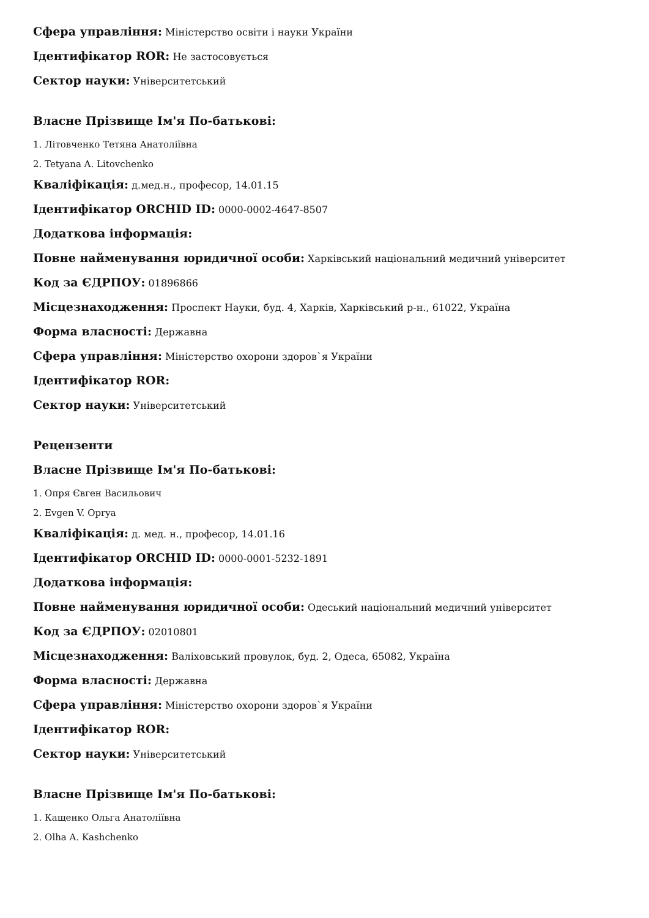Сфера управління: Міністерство освіти і науки України
Ідентифікатор ROR: Не застосовується
Сектор науки: Університетський
Власне Прізвище Ім'я По-батькові:
1. Літовченко Тетяна Анатоліївна
2. Tetyana A. Litovchenko
Кваліфікація: д.мед.н., професор, 14.01.15
Ідентифікатор ORCHID ID: 0000-0002-4647-8507
Додаткова інформація:
Повне найменування юридичної особи: Харківський національний медичний університет
Код за ЄДРПОУ: 01896866
Місцезнаходження: Проспект Науки, буд. 4, Харків, Харківський р-н., 61022, Україна
Форма власності: Державна
Сфера управління: Міністерство охорони здоров`я України
Ідентифікатор ROR:
Сектор науки: Університетський
Рецензенти
Власне Прізвище Ім'я По-батькові:
1. Опря Євген Васильович
2. Evgen V. Oprya
Кваліфікація: д. мед. н., професор, 14.01.16
Ідентифікатор ORCHID ID: 0000-0001-5232-1891
Додаткова інформація:
Повне найменування юридичної особи: Одеський національний медичний університет
Код за ЄДРПОУ: 02010801
Місцезнаходження: Валіховський провулок, буд. 2, Одеса, 65082, Україна
Форма власності: Державна
Сфера управління: Міністерство охорони здоров`я України
Ідентифікатор ROR:
Сектор науки: Університетський
Власне Прізвище Ім'я По-батькові:
1. Кащенко Ольга Анатоліївна
2. Olha A. Kashchenko